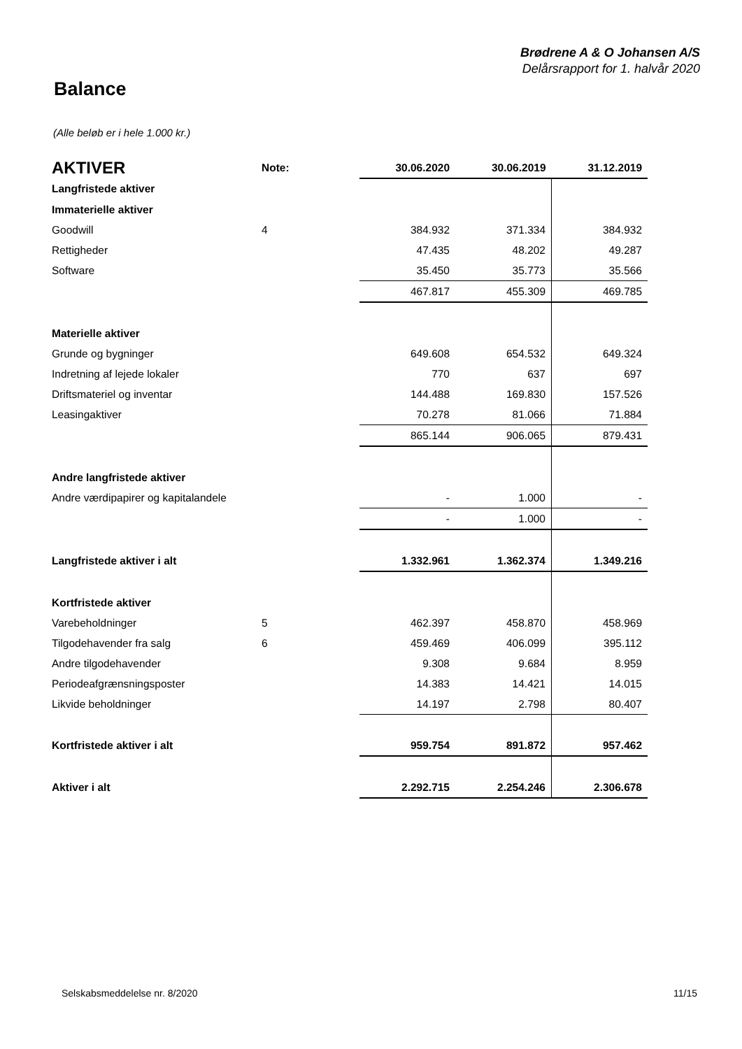Brødrene A & O Johansen A/S
Delårsrapport for 1. halvår 2020
Balance
(Alle beløb er i hele 1.000 kr.)
| AKTIVER | Note: | 30.06.2020 | 30.06.2019 | 31.12.2019 |
| Langfristede aktiver | | | | |
| Immaterielle aktiver | | | | |
| Goodwill | 4 | 384.932 | 371.334 | 384.932 |
| Rettigheder | | 47.435 | 48.202 | 49.287 |
| Software | | 35.450 | 35.773 | 35.566 |
| | | 467.817 | 455.309 | 469.785 |
| Materielle aktiver | | | | |
| Grunde og bygninger | | 649.608 | 654.532 | 649.324 |
| Indretning af lejede lokaler | | 770 | 637 | 697 |
| Driftsmateriel og inventar | | 144.488 | 169.830 | 157.526 |
| Leasingaktiver | | 70.278 | 81.066 | 71.884 |
| | | 865.144 | 906.065 | 879.431 |
| Andre langfristede aktiver | | | | |
| Andre værdipapirer og kapitalandele | | - | 1.000 | - |
| | | - | 1.000 | - |
| Langfristede aktiver i alt | | 1.332.961 | 1.362.374 | 1.349.216 |
| Kortfristede aktiver | | | | |
| Varebeholdninger | 5 | 462.397 | 458.870 | 458.969 |
| Tilgodehavender fra salg | 6 | 459.469 | 406.099 | 395.112 |
| Andre tilgodehavender | | 9.308 | 9.684 | 8.959 |
| Periodeafgrænsningsposter | | 14.383 | 14.421 | 14.015 |
| Likvide beholdninger | | 14.197 | 2.798 | 80.407 |
| Kortfristede aktiver i alt | | 959.754 | 891.872 | 957.462 |
| Aktiver i alt | | 2.292.715 | 2.254.246 | 2.306.678 |
Selskabsmeddelelse nr. 8/2020 11/15